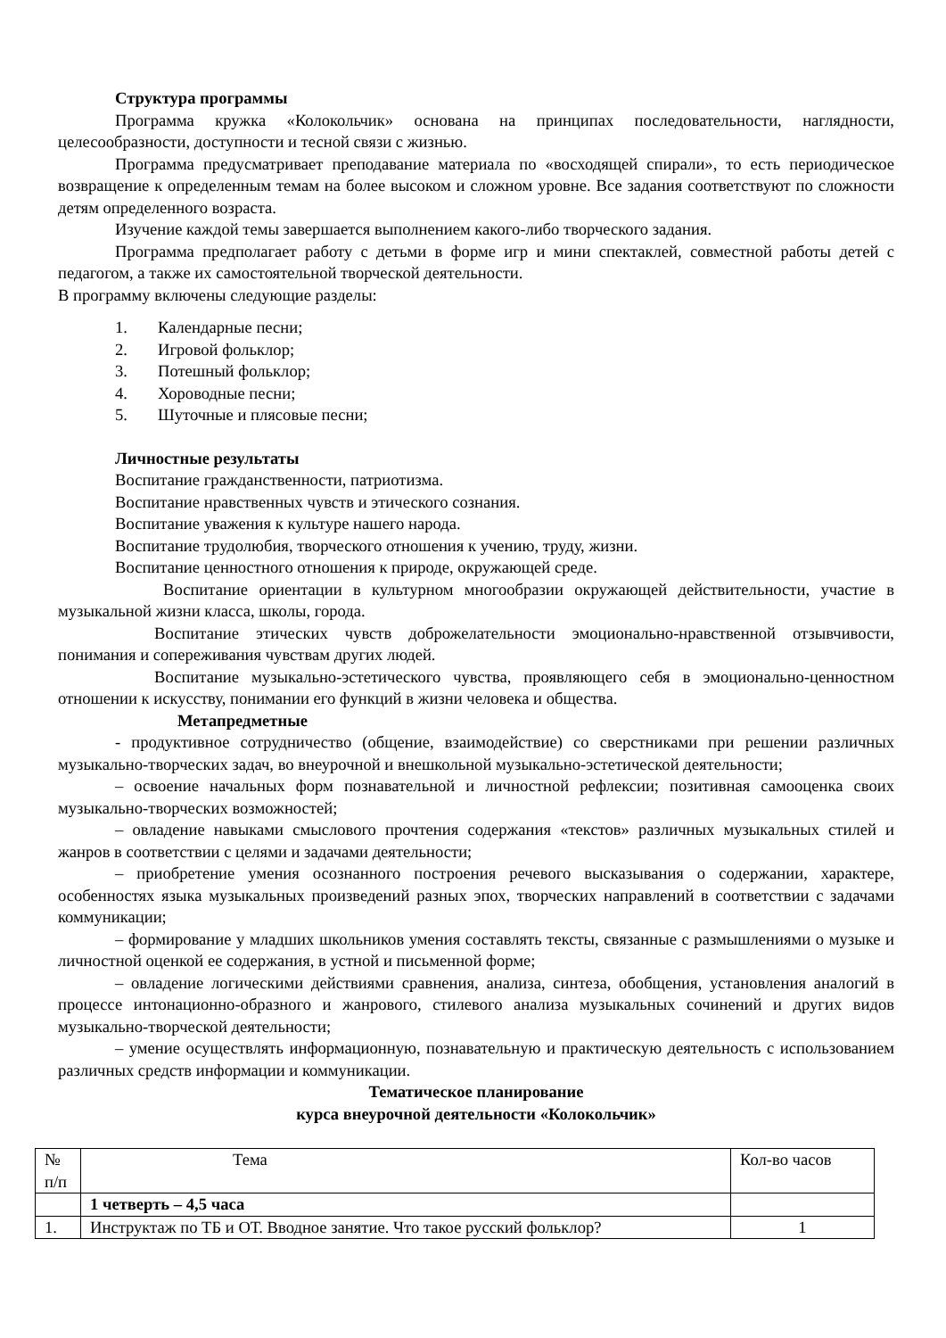Структура программы
Программа кружка «Колокольчик» основана на принципах последовательности, наглядности, целесообразности, доступности и тесной связи с жизнью.
Программа предусматривает преподавание материала по «восходящей спирали», то есть периодическое возвращение к определенным темам на более высоком и сложном уровне. Все задания соответствуют по сложности детям определенного возраста.
Изучение каждой темы завершается выполнением какого-либо творческого задания.
Программа предполагает работу с детьми в форме игр и мини спектаклей, совместной работы детей с педагогом, а также их самостоятельной творческой деятельности.
В программу включены следующие разделы:
1. Календарные песни;
2. Игровой фольклор;
3. Потешный фольклор;
4. Хороводные песни;
5. Шуточные и плясовые песни;
Личностные результаты
Воспитание гражданственности, патриотизма.
Воспитание нравственных чувств и этического сознания.
Воспитание уважения к культуре нашего народа.
Воспитание трудолюбия, творческого отношения к учению, труду, жизни.
Воспитание ценностного отношения к природе, окружающей среде.
Воспитание ориентации в культурном многообразии окружающей действительности, участие в музыкальной жизни класса, школы, города.
Воспитание этических чувств доброжелательности эмоционально-нравственной отзывчивости, понимания и сопереживания чувствам других людей.
Воспитание музыкально-эстетического чувства, проявляющего себя в эмоционально-ценностном отношении к искусству, понимании его функций в жизни человека и общества.
Метапредметные
- продуктивное сотрудничество (общение, взаимодействие) со сверстниками при решении различных музыкально-творческих задач, во внеурочной и внешкольной музыкально-эстетической деятельности;
– освоение начальных форм познавательной и личностной рефлексии; позитивная самооценка своих музыкально-творческих возможностей;
– овладение навыками смыслового прочтения содержания «текстов» различных музыкальных стилей и жанров в соответствии с целями и задачами деятельности;
– приобретение умения осознанного построения речевого высказывания о содержании, характере, особенностях языка музыкальных произведений разных эпох, творческих направлений в соответствии с задачами коммуникации;
– формирование у младших школьников умения составлять тексты, связанные с размышлениями о музыке и личностной оценкой ее содержания, в устной и письменной форме;
– овладение логическими действиями сравнения, анализа, синтеза, обобщения, установления аналогий в процессе интонационно-образного и жанрового, стилевого анализа музыкальных сочинений и других видов музыкально-творческой деятельности;
– умение осуществлять информационную, познавательную и практическую деятельность с использованием различных средств информации и коммуникации.
Тематическое планирование
курса внеурочной деятельности «Колокольчик»
| № п/п | Тема | Кол-во часов |
| | 1 четверть – 4,5 часа | |
| 1. | Инструктаж по ТБ и ОТ. Вводное занятие. Что такое русский фольклор? | 1 |